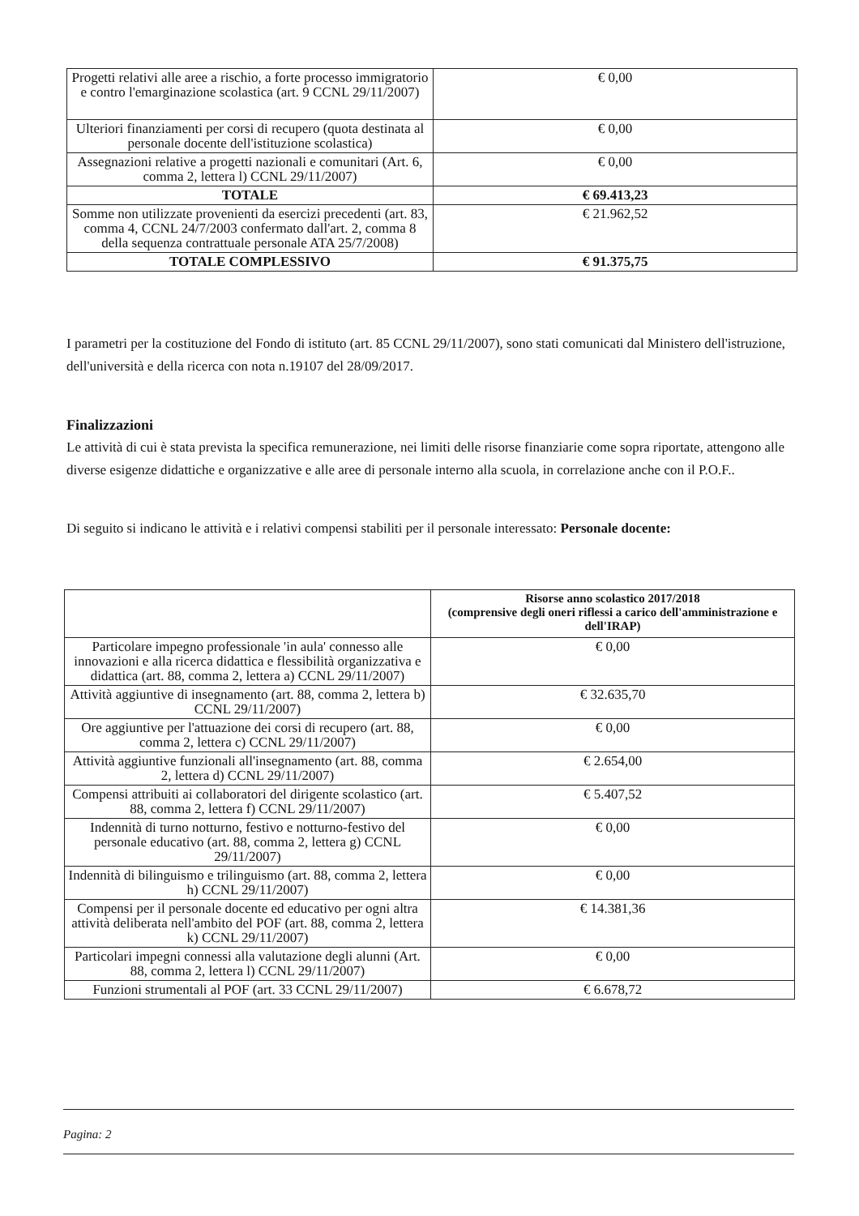| Progetti relativi alle aree a rischio, a forte processo immigratorio e contro l'emarginazione scolastica (art. 9 CCNL 29/11/2007) | € 0,00 |
| Ulteriori finanziamenti per corsi di recupero (quota destinata al personale docente dell'istituzione scolastica) | € 0,00 |
| Assegnazioni relative a progetti nazionali e comunitari (Art. 6, comma 2, lettera l) CCNL 29/11/2007) | € 0,00 |
| TOTALE | € 69.413,23 |
| Somme non utilizzate provenienti da esercizi precedenti (art. 83, comma 4, CCNL 24/7/2003 confermato dall'art. 2, comma 8 della sequenza contrattuale personale ATA 25/7/2008) | € 21.962,52 |
| TOTALE COMPLESSIVO | € 91.375,75 |
I parametri per la costituzione del Fondo di istituto (art. 85 CCNL 29/11/2007), sono stati comunicati dal Ministero dell'istruzione, dell'università e della ricerca con nota n.19107 del 28/09/2017.
Finalizzazioni
Le attività di cui è stata prevista la specifica remunerazione, nei limiti delle risorse finanziarie come sopra riportate, attengono alle diverse esigenze didattiche e organizzative e alle aree di personale interno alla scuola, in correlazione anche con il P.O.F..
Di seguito si indicano le attività e i relativi compensi stabiliti per il personale interessato: Personale docente:
| | Risorse anno scolastico 2017/2018 (comprensive degli oneri riflessi a carico dell'amministrazione e dell'IRAP) |
| Particolare impegno professionale 'in aula' connesso alle innovazioni e alla ricerca didattica e flessibilità organizzativa e didattica (art. 88, comma 2, lettera a) CCNL 29/11/2007) | € 0,00 |
| Attività aggiuntive di insegnamento (art. 88, comma 2, lettera b) CCNL 29/11/2007) | € 32.635,70 |
| Ore aggiuntive per l'attuazione dei corsi di recupero (art. 88, comma 2, lettera c) CCNL 29/11/2007) | € 0,00 |
| Attività aggiuntive funzionali all'insegnamento (art. 88, comma 2, lettera d) CCNL 29/11/2007) | € 2.654,00 |
| Compensi attribuiti ai collaboratori del dirigente scolastico (art. 88, comma 2, lettera f) CCNL 29/11/2007) | € 5.407,52 |
| Indennità di turno notturno, festivo e notturno-festivo del personale educativo (art. 88, comma 2, lettera g) CCNL 29/11/2007) | € 0,00 |
| Indennità di bilinguismo e trilinguismo (art. 88, comma 2, lettera h) CCNL 29/11/2007) | € 0,00 |
| Compensi per il personale docente ed educativo per ogni altra attività deliberata nell'ambito del POF (art. 88, comma 2, lettera k) CCNL 29/11/2007) | € 14.381,36 |
| Particolari impegni connessi alla valutazione degli alunni (Art. 88, comma 2, lettera l) CCNL 29/11/2007) | € 0,00 |
| Funzioni strumentali al POF (art. 33 CCNL 29/11/2007) | € 6.678,72 |
Pagina: 2